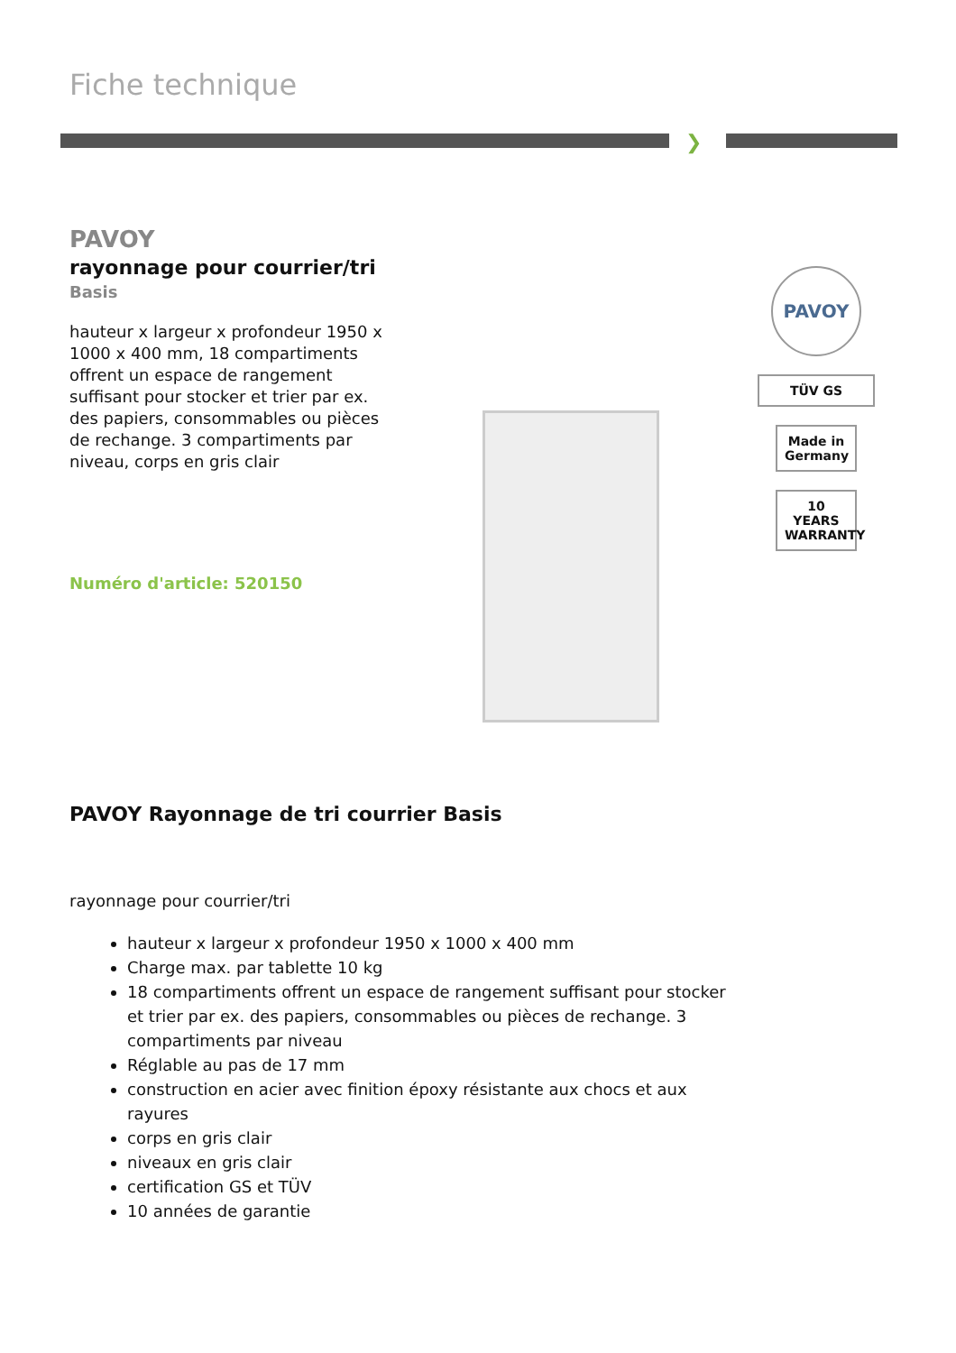Fiche technique
❯
PAVOY
rayonnage pour courrier/tri
Basis
hauteur x largeur x profondeur 1950 x 1000 x 400 mm, 18 compartiments offrent un espace de rangement suffisant pour stocker et trier par ex. des papiers, consommables ou pièces de rechange. 3 compartiments par niveau, corps en gris clair
Numéro d'article: 520150
PAVOY
TÜV GS
Made in Germany
10 YEARS WARRANTY
PAVOY Rayonnage de tri courrier Basis
rayonnage pour courrier/tri
hauteur x largeur x profondeur 1950 x 1000 x 400 mm
Charge max. par tablette 10 kg
18 compartiments offrent un espace de rangement suffisant pour stocker et trier par ex. des papiers, consommables ou pièces de rechange. 3 compartiments par niveau
Réglable au pas de 17 mm
construction en acier avec finition époxy résistante aux chocs et aux rayures
corps en gris clair
niveaux en gris clair
certification GS et TÜV
10 années de garantie